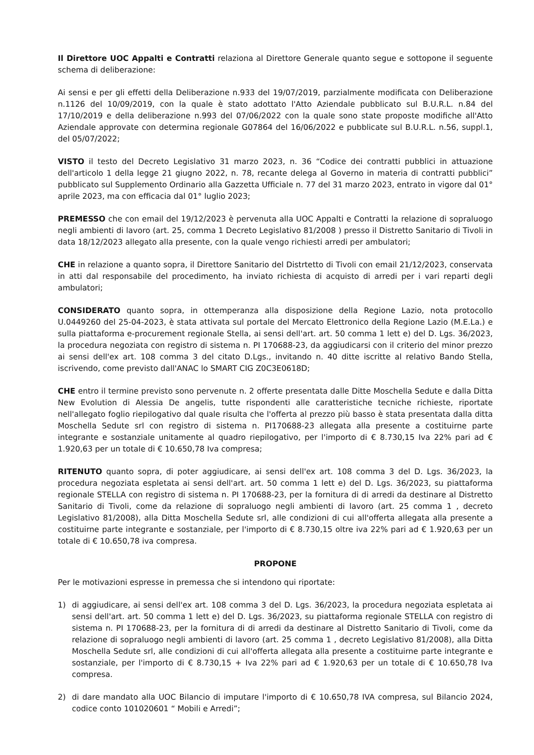Il Direttore UOC Appalti e Contratti relaziona al Direttore Generale quanto segue e sottopone il seguente schema di deliberazione:
Ai sensi e per gli effetti della Deliberazione n.933 del 19/07/2019, parzialmente modificata con Deliberazione n.1126 del 10/09/2019, con la quale è stato adottato l'Atto Aziendale pubblicato sul B.U.R.L. n.84 del 17/10/2019 e della deliberazione n.993 del 07/06/2022 con la quale sono state proposte modifiche all'Atto Aziendale approvate con determina regionale G07864 del 16/06/2022 e pubblicate sul B.U.R.L. n.56, suppl.1, del 05/07/2022;
VISTO il testo del Decreto Legislativo 31 marzo 2023, n. 36 “Codice dei contratti pubblici in attuazione dell'articolo 1 della legge 21 giugno 2022, n. 78, recante delega al Governo in materia di contratti pubblici” pubblicato sul Supplemento Ordinario alla Gazzetta Ufficiale n. 77 del 31 marzo 2023, entrato in vigore dal 01° aprile 2023, ma con efficacia dal 01° luglio 2023;
PREMESSO che con email del 19/12/2023 è pervenuta alla UOC Appalti e Contratti la relazione di sopraluogo negli ambienti di lavoro (art. 25, comma 1 Decreto Legislativo 81/2008 ) presso il Distretto Sanitario di Tivoli in data 18/12/2023 allegato alla presente, con la quale vengo richiesti arredi per ambulatori;
CHE in relazione a quanto sopra, il Direttore Sanitario del Distrtetto di Tivoli con email 21/12/2023, conservata in atti dal responsabile del procedimento, ha inviato richiesta di acquisto di arredi per i vari reparti degli ambulatori;
CONSIDERATO quanto sopra, in ottemperanza alla disposizione della Regione Lazio, nota protocollo U.0449260 del 25-04-2023, è stata attivata sul portale del Mercato Elettronico della Regione Lazio (M.E.La.) e sulla piattaforma e-procurement regionale Stella, ai sensi dell'art. art. 50 comma 1 lett e) del D. Lgs. 36/2023, la procedura negoziata con registro di sistema n. PI 170688-23, da aggiudicarsi con il criterio del minor prezzo ai sensi dell'ex art. 108 comma 3 del citato D.Lgs., invitando n. 40 ditte iscritte al relativo Bando Stella, iscrivendo, come previsto dall'ANAC lo SMART CIG Z0C3E0618D;
CHE entro il termine previsto sono pervenute n. 2 offerte presentata dalle Ditte Moschella Sedute e dalla Ditta New Evolution di Alessia De angelis, tutte rispondenti alle caratteristiche tecniche richieste, riportate nell'allegato foglio riepilogativo dal quale risulta che l'offerta al prezzo più basso è stata presentata dalla ditta Moschella Sedute srl con registro di sistema n. PI170688-23 allegata alla presente a costituirne parte integrante e sostanziale unitamente al quadro riepilogativo, per l'importo di € 8.730,15 Iva 22% pari ad € 1.920,63 per un totale di € 10.650,78 Iva compresa;
RITENUTO quanto sopra, di poter aggiudicare, ai sensi dell'ex art. 108 comma 3 del D. Lgs. 36/2023, la procedura negoziata espletata ai sensi dell'art. art. 50 comma 1 lett e) del D. Lgs. 36/2023, su piattaforma regionale STELLA con registro di sistema n. PI 170688-23, per la fornitura di di arredi da destinare al Distretto Sanitario di Tivoli, come da relazione di sopraluogo negli ambienti di lavoro (art. 25 comma 1 , decreto Legislativo 81/2008), alla Ditta Moschella Sedute srl, alle condizioni di cui all'offerta allegata alla presente a costituirne parte integrante e sostanziale, per l'importo di € 8.730,15 oltre iva 22% pari ad € 1.920,63 per un totale di € 10.650,78 iva compresa.
PROPONE
Per le motivazioni espresse in premessa che si intendono qui riportate:
1) di aggiudicare, ai sensi dell'ex art. 108 comma 3 del D. Lgs. 36/2023, la procedura negoziata espletata ai sensi dell'art. art. 50 comma 1 lett e) del D. Lgs. 36/2023, su piattaforma regionale STELLA con registro di sistema n. PI 170688-23, per la fornitura di di arredi da destinare al Distretto Sanitario di Tivoli, come da relazione di sopraluogo negli ambienti di lavoro (art. 25 comma 1 , decreto Legislativo 81/2008), alla Ditta Moschella Sedute srl, alle condizioni di cui all'offerta allegata alla presente a costituirne parte integrante e sostanziale, per l'importo di € 8.730,15 + Iva 22% pari ad € 1.920,63 per un totale di € 10.650,78 Iva compresa.
2) di dare mandato alla UOC Bilancio di imputare l'importo di € 10.650,78 IVA compresa, sul Bilancio 2024, codice conto 101020601 “ Mobili e Arredi”;